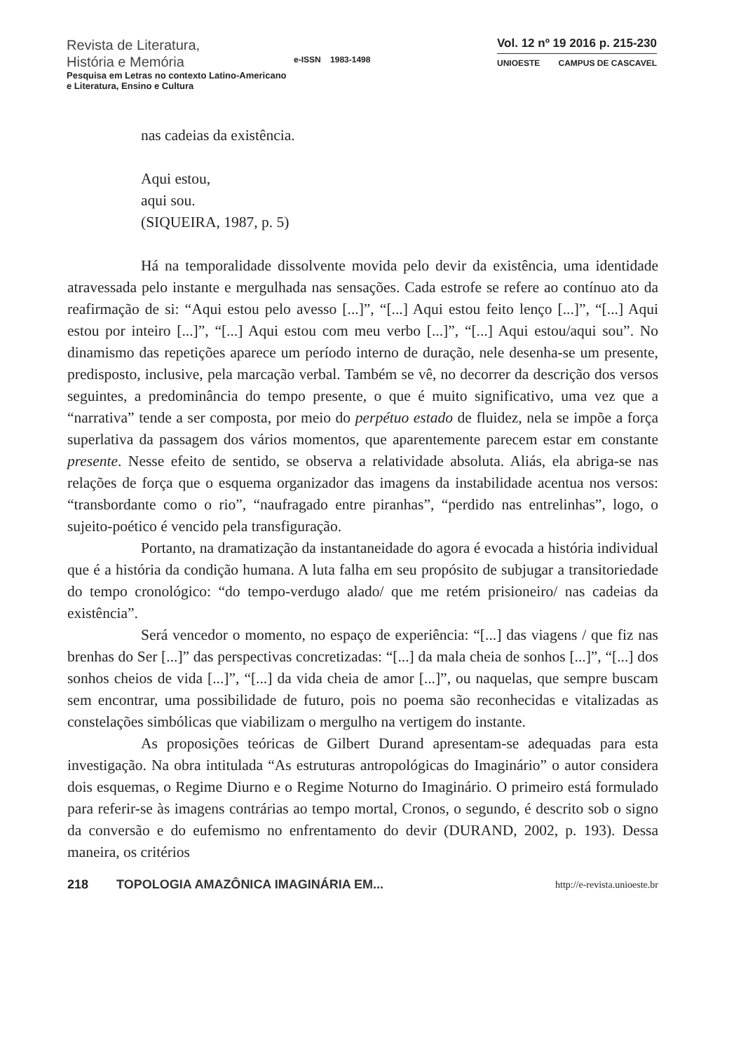Revista de Literatura,
História e Memória
Pesquisa em Letras no contexto Latino-Americano
e Literatura, Ensino e Cultura
e-ISSN 1983-1498
Vol. 12 nº 19 2016 p. 215-230
UNIOESTE CAMPUS DE CASCAVEL
nas cadeias da existência.
Aqui estou,
aqui sou.
(SIQUEIRA, 1987, p. 5)
Há na temporalidade dissolvente movida pelo devir da existência, uma identidade atravessada pelo instante e mergulhada nas sensações. Cada estrofe se refere ao contínuo ato da reafirmação de si: “Aqui estou pelo avesso [...]”, “[...] Aqui estou feito lenço [...]”, “[...] Aqui estou por inteiro [...]”, “[...] Aqui estou com meu verbo [...]”, “[...] Aqui estou/aqui sou”. No dinamismo das repetições aparece um período interno de duração, nele desenha-se um presente, predisposto, inclusive, pela marcação verbal. Também se vê, no decorrer da descrição dos versos seguintes, a predominância do tempo presente, o que é muito significativo, uma vez que a “narrativa” tende a ser composta, por meio do perpétuo estado de fluidez, nela se impõe a força superlativa da passagem dos vários momentos, que aparentemente parecem estar em constante presente. Nesse efeito de sentido, se observa a relatividade absoluta. Aliás, ela abriga-se nas relações de força que o esquema organizador das imagens da instabilidade acentua nos versos: “transbordante como o rio”, “naufragado entre piranhas”, “perdido nas entrelinhas”, logo, o sujeito-poético é vencido pela transfiguração.
Portanto, na dramatização da instantaneidade do agora é evocada a história individual que é a história da condição humana. A luta falha em seu propósito de subjugar a transitoriedade do tempo cronológico: “do tempo-verdugo alado/ que me retém prisioneiro/ nas cadeias da existência”.
Será vencedor o momento, no espaço de experiência: “[...] das viagens / que fiz nas brenhas do Ser [...]” das perspectivas concretizadas: “[...] da mala cheia de sonhos [...]”, “[...] dos sonhos cheios de vida [...]”, “[...] da vida cheia de amor [...]”, ou naquelas, que sempre buscam sem encontrar, uma possibilidade de futuro, pois no poema são reconhecidas e vitalizadas as constelações simbólicas que viabilizam o mergulho na vertigem do instante.
As proposições teóricas de Gilbert Durand apresentam-se adequadas para esta investigação. Na obra intitulada “As estruturas antropológicas do Imaginário” o autor considera dois esquemas, o Regime Diurno e o Regime Noturno do Imaginário. O primeiro está formulado para referir-se às imagens contrárias ao tempo mortal, Cronos, o segundo, é descrito sob o signo da conversão e do eufemismo no enfrentamento do devir (DURAND, 2002, p. 193). Dessa maneira, os critérios
218 TOPOLOGIA AMAZÔNICA IMAGINÁRIA EM... http://e-revista.unioeste.br